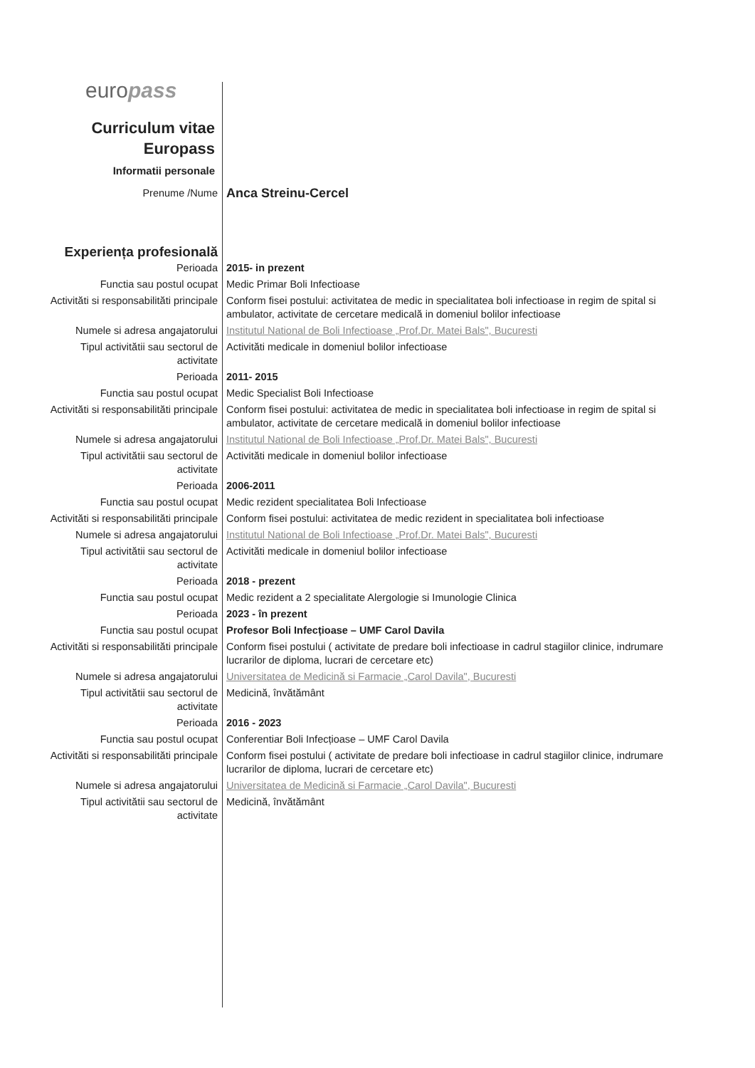europass
Curriculum vitae
Europass
Informatii personale
| Prenume /Nume | Anca Streinu-Cercel |
| Experiența profesională | |
| Perioada | 2015- in prezent |
| Functia sau postul ocupat | Medic Primar Boli Infectioase |
| Activităti si responsabilităti principale | Conform fisei postului: activitatea de medic in specialitatea boli infectioase in regim de spital si ambulator, activitate de cercetare medicală in domeniul bolilor infectioase |
| Numele si adresa angajatorului | Institutul National de Boli Infectioase „Prof.Dr. Matei Bals", Bucuresti |
| Tipul activitătii sau sectorul de activitate | Activităti medicale in domeniul bolilor infectioase |
| Perioada | 2011- 2015 |
| Functia sau postul ocupat | Medic Specialist Boli Infectioase |
| Activităti si responsabilităti principale | Conform fisei postului: activitatea de medic in specialitatea boli infectioase in regim de spital si ambulator, activitate de cercetare medicală in domeniul bolilor infectioase |
| Numele si adresa angajatorului | Institutul National de Boli Infectioase „Prof.Dr. Matei Bals", Bucuresti |
| Tipul activitătii sau sectorul de activitate | Activităti medicale in domeniul bolilor infectioase |
| Perioada | 2006-2011 |
| Functia sau postul ocupat | Medic rezident specialitatea Boli Infectioase |
| Activităti si responsabilităti principale | Conform fisei postului: activitatea de medic rezident in specialitatea boli infectioase |
| Numele si adresa angajatorului | Institutul National de Boli Infectioase „Prof.Dr. Matei Bals", Bucuresti |
| Tipul activitătii sau sectorul de activitate | Activităti medicale in domeniul bolilor infectioase |
| Perioada | 2018 - prezent |
| Functia sau postul ocupat | Medic rezident a 2 specialitate Alergologie si Imunologie Clinica |
| Perioada | 2023 - în prezent |
| Functia sau postul ocupat | Profesor Boli Infecțioase – UMF Carol Davila |
| Activităti si responsabilităti principale | Conform fisei postului ( activitate de predare boli infectioase in cadrul stagiilor clinice, indrumare lucrarilor de diploma, lucrari de cercetare etc) |
| Numele si adresa angajatorului | Universitatea de Medicină si Farmacie „Carol Davila", Bucuresti |
| Tipul activitătii sau sectorul de activitate | Medicină, învătământ |
| Perioada | 2016 - 2023 |
| Functia sau postul ocupat | Conferentiar Boli Infecțioase – UMF Carol Davila |
| Activităti si responsabilităti principale | Conform fisei postului ( activitate de predare boli infectioase in cadrul stagiilor clinice, indrumare lucrarilor de diploma, lucrari de cercetare etc) |
| Numele si adresa angajatorului | Universitatea de Medicină si Farmacie „Carol Davila", Bucuresti |
| Tipul activitătii sau sectorul de activitate | Medicină, învătământ |